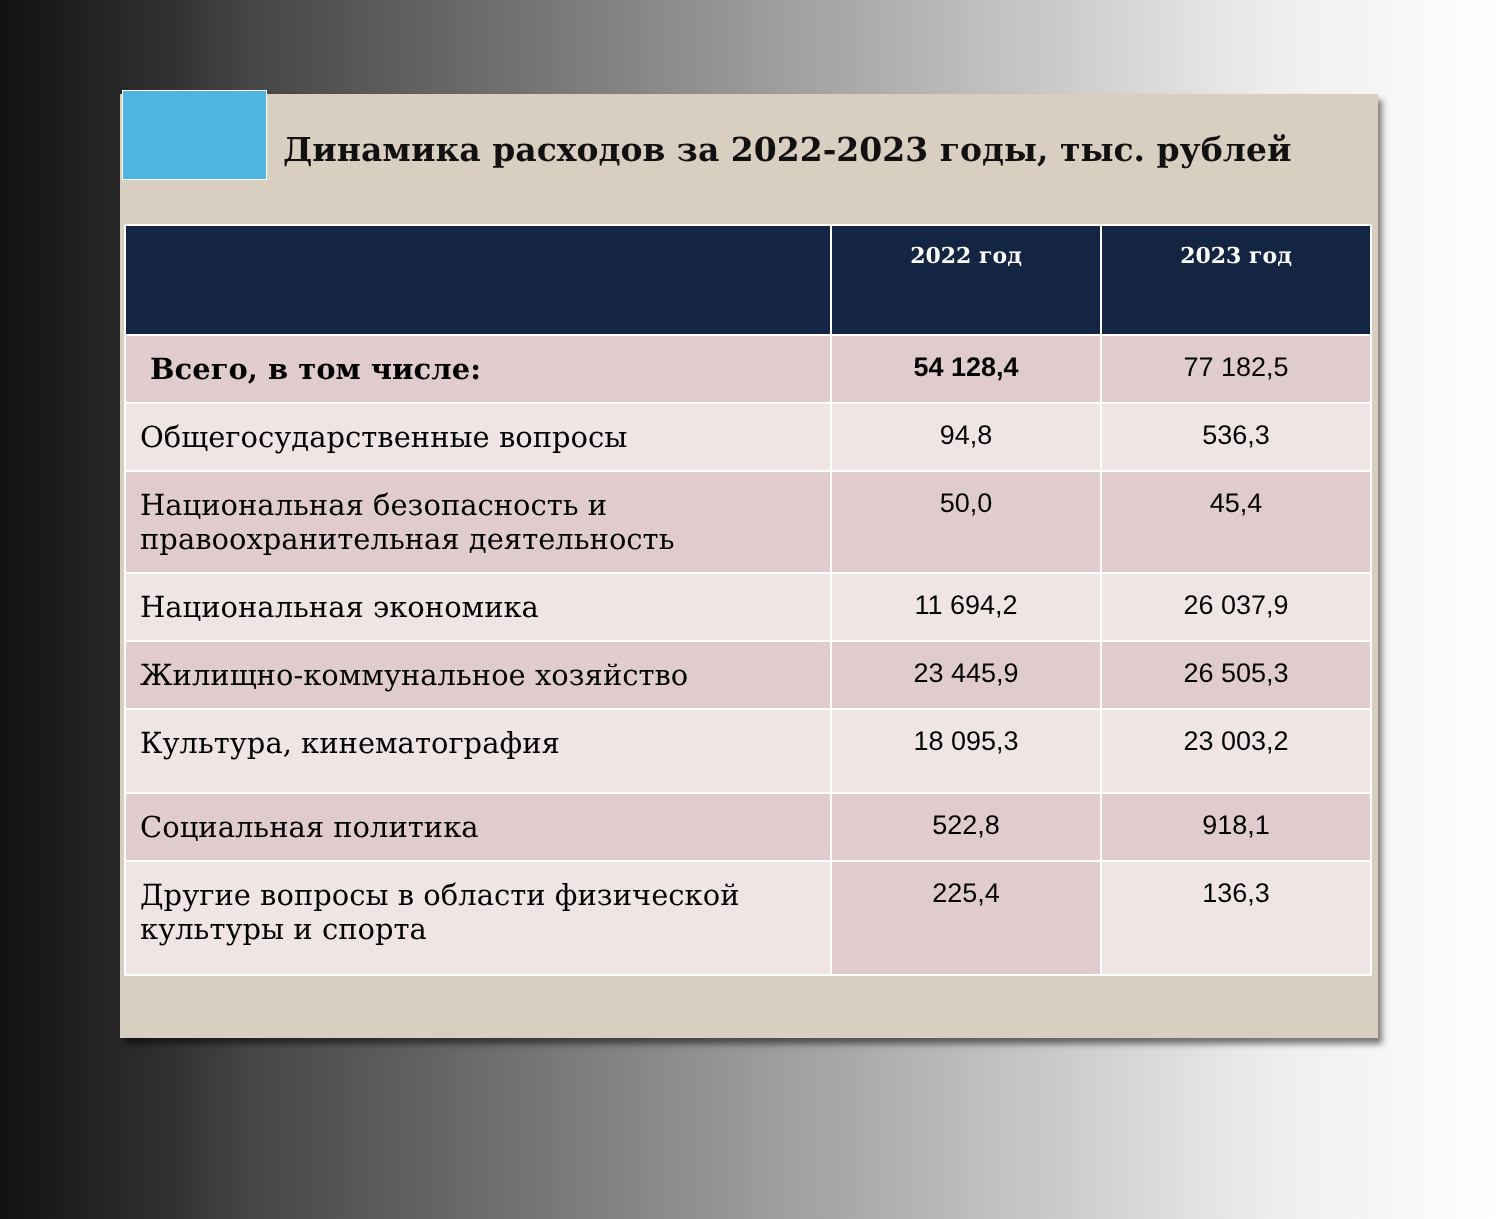Динамика расходов за 2022-2023 годы, тыс. рублей
| | 2022 год | 2023 год |
| --- | --- | --- |
| Всего, в том числе: | 54 128,4 | 77 182,5 |
| Общегосударственные вопросы | 94,8 | 536,3 |
| Национальная безопасность и правоохранительная деятельность | 50,0 | 45,4 |
| Национальная экономика | 11 694,2 | 26 037,9 |
| Жилищно-коммунальное хозяйство | 23 445,9 | 26 505,3 |
| Культура, кинематография | 18 095,3 | 23 003,2 |
| Социальная политика | 522,8 | 918,1 |
| Другие вопросы в области физической культуры и спорта | 225,4 | 136,3 |